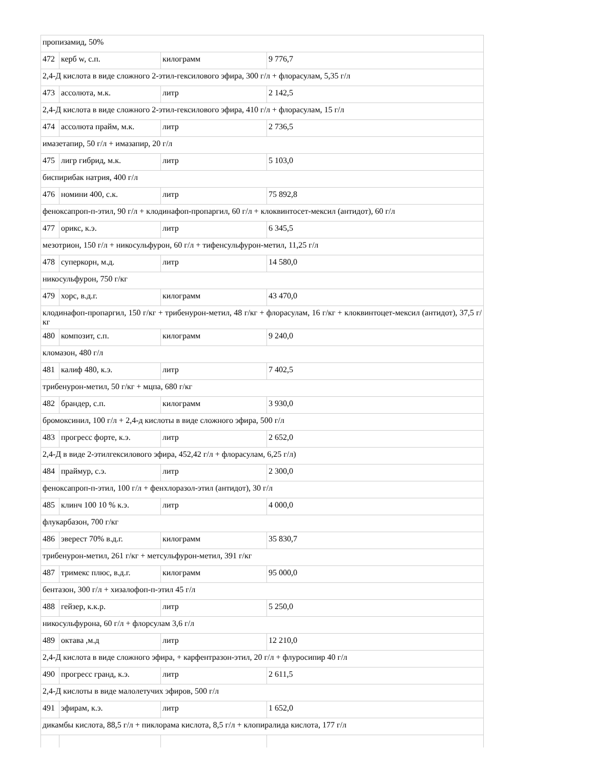| пропизамид, 50% | | | |
| 472 | керб w, с.п. | килограмм | 9 776,7 |
| 2,4-Д кислота в виде сложного 2-этил-гексилового эфира, 300 г/л + флорасулам, 5,35 г/л | | | |
| 473 | ассолюта, м.к. | литр | 2 142,5 |
| 2,4-Д кислота в виде сложного 2-этил-гексилового эфира, 410 г/л + флорасулам, 15 г/л | | | |
| 474 | ассолюта прайм, м.к. | литр | 2 736,5 |
| имазетапир, 50 г/л + имазапир, 20 г/л | | | |
| 475 | лигр гибрид, м.к. | литр | 5 103,0 |
| биспирибак натрия, 400 г/л | | | |
| 476 | номини 400, с.к. | литр | 75 892,8 |
| феноксапроп-п-этил, 90 г/л + клодинафоп-пропаргил, 60 г/л + клоквинтосет-мексил (антидот), 60 г/л | | | |
| 477 | орикс, к.э. | литр | 6 345,5 |
| мезотрион, 150 г/л + никосульфурон, 60 г/л + тифенсульфурон-метил, 11,25 г/л | | | |
| 478 | суперкорн, м.д. | литр | 14 580,0 |
| никосульфурон, 750 г/кг | | | |
| 479 | хорс, в.д.г. | килограмм | 43 470,0 |
| клодинафоп-пропаргил, 150 г/кг + трибенурон-метил, 48 г/кг + флорасулам, 16 г/кг + клоквинтоцет-мексил (антидот), 37,5 г/кг | | | |
| 480 | композит, с.п. | килограмм | 9 240,0 |
| кломазон, 480 г/л | | | |
| 481 | калиф 480, к.э. | литр | 7 402,5 |
| трибенурон-метил, 50 г/кг + мцпа, 680 г/кг | | | |
| 482 | брандер, с.п. | килограмм | 3 930,0 |
| бромоксинил, 100 г/л + 2,4-д кислоты в виде сложного эфира, 500 г/л | | | |
| 483 | прогресс форте, к.э. | литр | 2 652,0 |
| 2,4-Д в виде 2-этилгексилового эфира, 452,42 г/л + флорасулам, 6,25 г/л) | | | |
| 484 | праймур, с.э. | литр | 2 300,0 |
| феноксапроп-п-этил, 100 г/л + фенхлоразол-этил (антидот), 30 г/л | | | |
| 485 | клинч 100 10 % к.э. | литр | 4 000,0 |
| флукарбазон, 700 г/кг | | | |
| 486 | эверест 70% в.д.г. | килограмм | 35 830,7 |
| трибенурон-метил, 261 г/кг + метсульфурон-метил, 391 г/кг | | | |
| 487 | тримекс плюс, в.д.г. | килограмм | 95 000,0 |
| бентазон, 300 г/л + хизалофоп-п-этил 45 г/л | | | |
| 488 | гейзер, к.к.р. | литр | 5 250,0 |
| никосульфурона, 60 г/л + флорсулам 3,6 г/л | | | |
| 489 | октава ,м.д | литр | 12 210,0 |
| 2,4-Д кислота в виде сложного эфира, + карфентразон-этил, 20 г/л + флуросипир 40 г/л | | | |
| 490 | прогресс гранд, к.э. | литр | 2 611,5 |
| 2,4-Д кислоты в виде малолетучих эфиров, 500 г/л | | | |
| 491 | эфирам, к.э. | литр | 1 652,0 |
| дикамбы кислота, 88,5 г/л + пиклорама кислота, 8,5 г/л + клопиралида кислота, 177 г/л | | | |